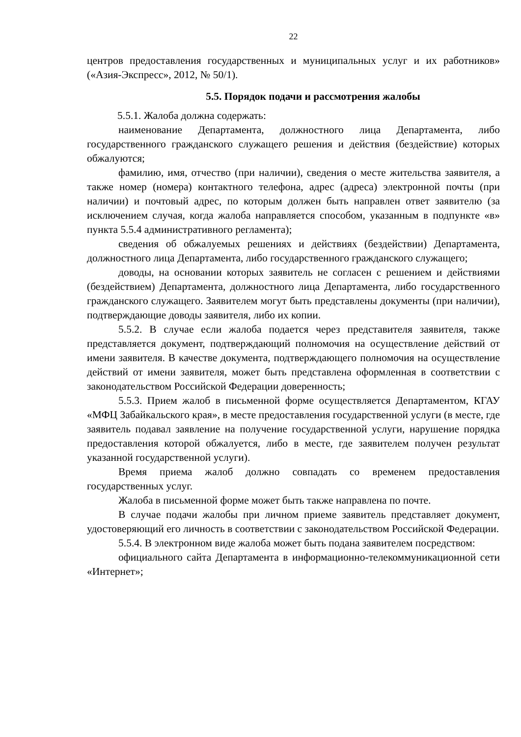22
центров предоставления государственных и муниципальных услуг и их работников» («Азия-Экспресс», 2012, № 50/1).
5.5. Порядок подачи и рассмотрения жалобы
5.5.1. Жалоба должна содержать:
наименование Департамента, должностного лица Департамента, либо государственного гражданского служащего решения и действия (бездействие) которых обжалуются;
фамилию, имя, отчество (при наличии), сведения о месте жительства заявителя, а также номер (номера) контактного телефона, адрес (адреса) электронной почты (при наличии) и почтовый адрес, по которым должен быть направлен ответ заявителю (за исключением случая, когда жалоба направляется способом, указанным в подпункте «в» пункта 5.5.4 административного регламента);
сведения об обжалуемых решениях и действиях (бездействии) Департамента, должностного лица Департамента, либо государственного гражданского служащего;
доводы, на основании которых заявитель не согласен с решением и действиями (бездействием) Департамента, должностного лица Департамента, либо государственного гражданского служащего. Заявителем могут быть представлены документы (при наличии), подтверждающие доводы заявителя, либо их копии.
5.5.2. В случае если жалоба подается через представителя заявителя, также представляется документ, подтверждающий полномочия на осуществление действий от имени заявителя. В качестве документа, подтверждающего полномочия на осуществление действий от имени заявителя, может быть представлена оформленная в соответствии с законодательством Российской Федерации доверенность;
5.5.3. Прием жалоб в письменной форме осуществляется Департаментом, КГАУ «МФЦ Забайкальского края», в месте предоставления государственной услуги (в месте, где заявитель подавал заявление на получение государственной услуги, нарушение порядка предоставления которой обжалуется, либо в месте, где заявителем получен результат указанной государственной услуги).
Время приема жалоб должно совпадать со временем предоставления государственных услуг.
Жалоба в письменной форме может быть также направлена по почте.
В случае подачи жалобы при личном приеме заявитель представляет документ, удостоверяющий его личность в соответствии с законодательством Российской Федерации.
5.5.4. В электронном виде жалоба может быть подана заявителем посредством:
официального сайта Департамента в информационно-телекоммуникационной сети «Интернет»;